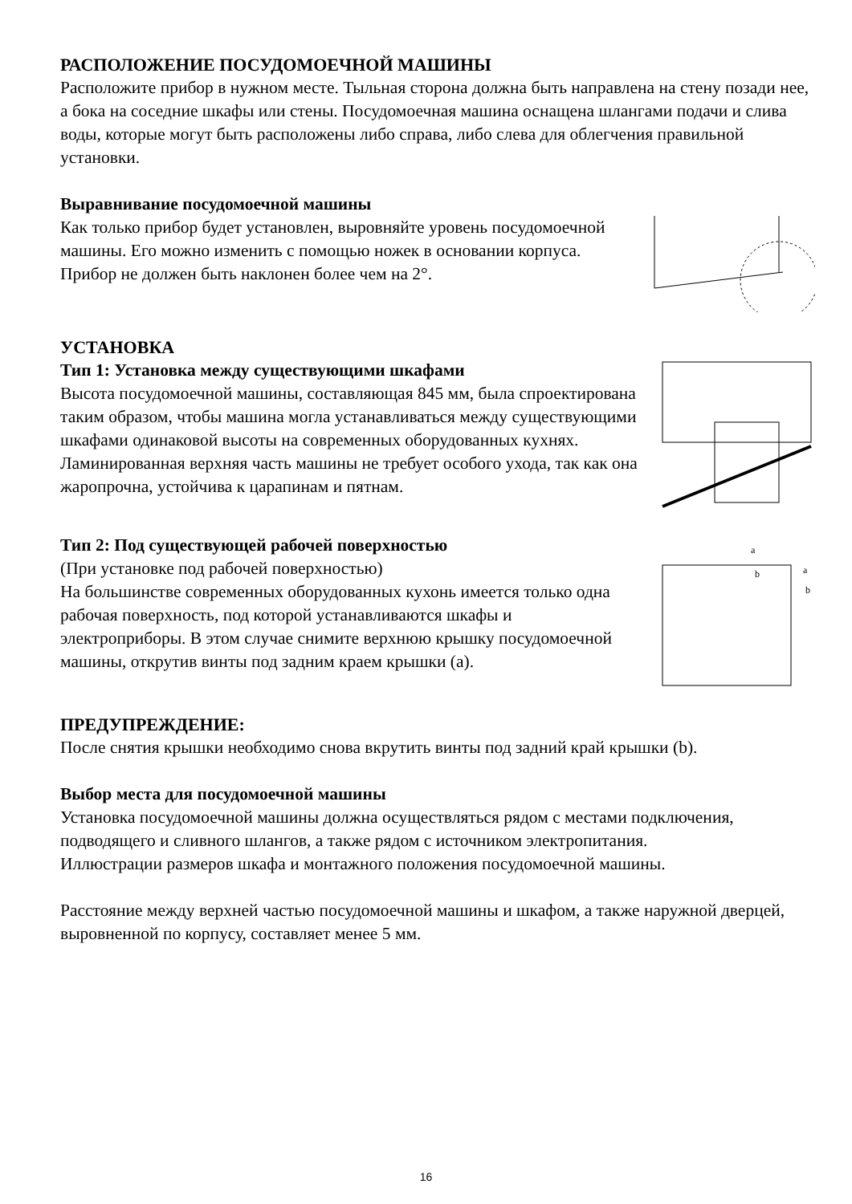РАСПОЛОЖЕНИЕ ПОСУДОМОЕЧНОЙ МАШИНЫ
Расположите прибор в нужном месте. Тыльная сторона должна быть направлена на стену позади нее, а бока на соседние шкафы или стены. Посудомоечная машина оснащена шлангами подачи и слива воды, которые могут быть расположены либо справа, либо слева для облегчения правильной установки.
Выравнивание посудомоечной машины
Как только прибор будет установлен, выровняйте уровень посудомоечной машины. Его можно изменить с помощью ножек в основании корпуса. Прибор не должен быть наклонен более чем на 2°.
УСТАНОВКА
Тип 1: Установка между существующими шкафами
Высота посудомоечной машины, составляющая 845 мм, была спроектирована таким образом, чтобы машина могла устанавливаться между существующими шкафами одинаковой высоты на современных оборудованных кухнях. Ламинированная верхняя часть машины не требует особого ухода, так как она жаропрочна, устойчива к царапинам и пятнам.
Тип 2: Под существующей рабочей поверхностью
(При установке под рабочей поверхностью)
На большинстве современных оборудованных кухонь имеется только одна рабочая поверхность, под которой устанавливаются шкафы и электроприборы. В этом случае снимите верхнюю крышку посудомоечной машины, открутив винты под задним краем крышки (a).
a
b
a
b
ПРЕДУПРЕЖДЕНИЕ:
После снятия крышки необходимо снова вкрутить винты под задний край крышки (b).
Выбор места для посудомоечной машины
Установка посудомоечной машины должна осуществляться рядом с местами подключения, подводящего и сливного шлангов, а также рядом с источником электропитания.
Иллюстрации размеров шкафа и монтажного положения посудомоечной машины.
Расстояние между верхней частью посудомоечной машины и шкафом, а также наружной дверцей, выровненной по корпусу, составляет менее 5 мм.
16